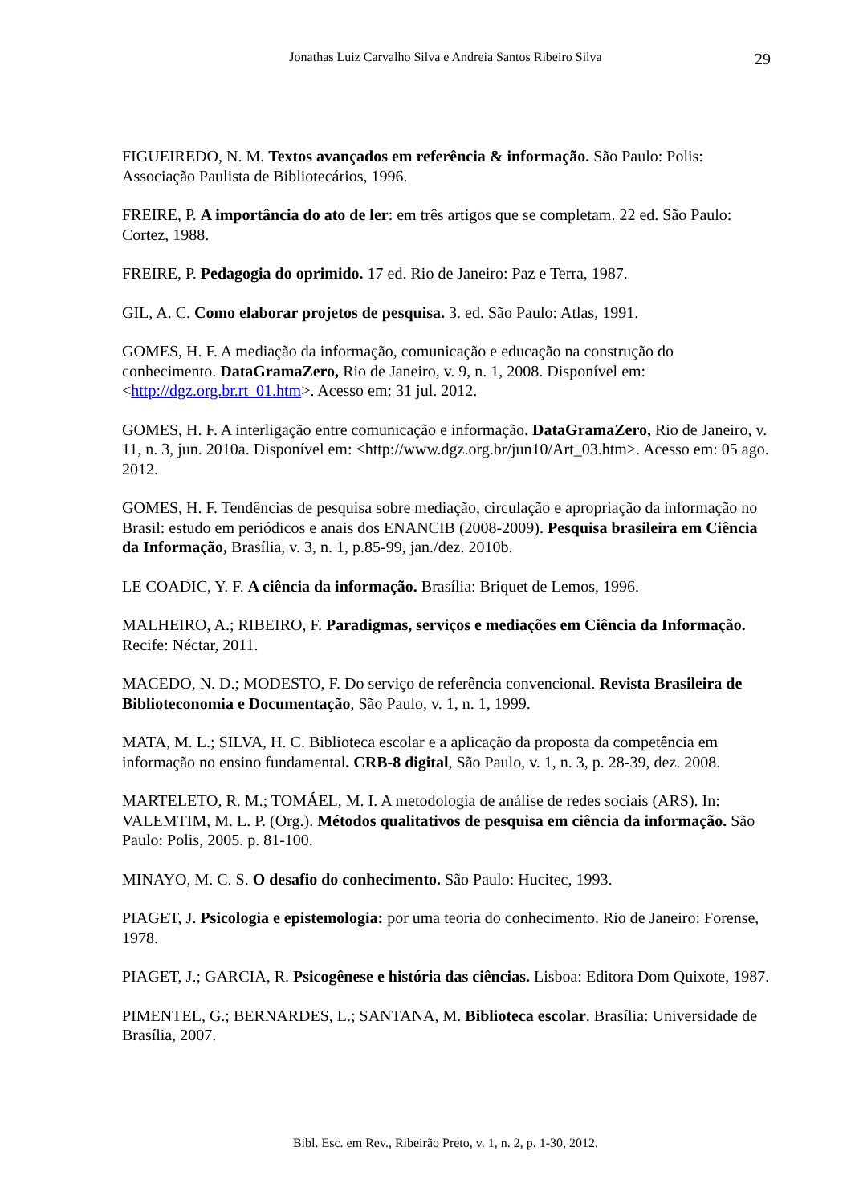Jonathas Luiz Carvalho Silva e Andreia Santos Ribeiro Silva 29
FIGUEIREDO, N. M. Textos avançados em referência & informação. São Paulo: Polis: Associação Paulista de Bibliotecários, 1996.
FREIRE, P. A importância do ato de ler: em três artigos que se completam. 22 ed. São Paulo: Cortez, 1988.
FREIRE, P. Pedagogia do oprimido. 17 ed. Rio de Janeiro: Paz e Terra, 1987.
GIL, A. C. Como elaborar projetos de pesquisa. 3. ed. São Paulo: Atlas, 1991.
GOMES, H. F. A mediação da informação, comunicação e educação na construção do conhecimento. DataGramaZero, Rio de Janeiro, v. 9, n. 1, 2008. Disponível em: <http://dgz.org.br.rt_01.htm>. Acesso em: 31 jul. 2012.
GOMES, H. F. A interligação entre comunicação e informação. DataGramaZero, Rio de Janeiro, v. 11, n. 3, jun. 2010a. Disponível em: <http://www.dgz.org.br/jun10/Art_03.htm>. Acesso em: 05 ago. 2012.
GOMES, H. F. Tendências de pesquisa sobre mediação, circulação e apropriação da informação no Brasil: estudo em periódicos e anais dos ENANCIB (2008-2009). Pesquisa brasileira em Ciência da Informação, Brasília, v. 3, n. 1, p.85-99, jan./dez. 2010b.
LE COADIC, Y. F. A ciência da informação. Brasília: Briquet de Lemos, 1996.
MALHEIRO, A.; RIBEIRO, F. Paradigmas, serviços e mediações em Ciência da Informação. Recife: Néctar, 2011.
MACEDO, N. D.; MODESTO, F. Do serviço de referência convencional. Revista Brasileira de Biblioteconomia e Documentação, São Paulo, v. 1, n. 1, 1999.
MATA, M. L.; SILVA, H. C. Biblioteca escolar e a aplicação da proposta da competência em informação no ensino fundamental. CRB-8 digital, São Paulo, v. 1, n. 3, p. 28-39, dez. 2008.
MARTELETO, R. M.; TOMÁEL, M. I. A metodologia de análise de redes sociais (ARS). In: VALEMTIM, M. L. P. (Org.). Métodos qualitativos de pesquisa em ciência da informação. São Paulo: Polis, 2005. p. 81-100.
MINAYO, M. C. S. O desafio do conhecimento. São Paulo: Hucitec, 1993.
PIAGET, J. Psicologia e epistemologia: por uma teoria do conhecimento. Rio de Janeiro: Forense, 1978.
PIAGET, J.; GARCIA, R. Psicogênese e história das ciências. Lisboa: Editora Dom Quixote, 1987.
PIMENTEL, G.; BERNARDES, L.; SANTANA, M. Biblioteca escolar. Brasília: Universidade de Brasília, 2007.
Bibl. Esc. em Rev., Ribeirão Preto, v. 1, n. 2, p. 1-30, 2012.